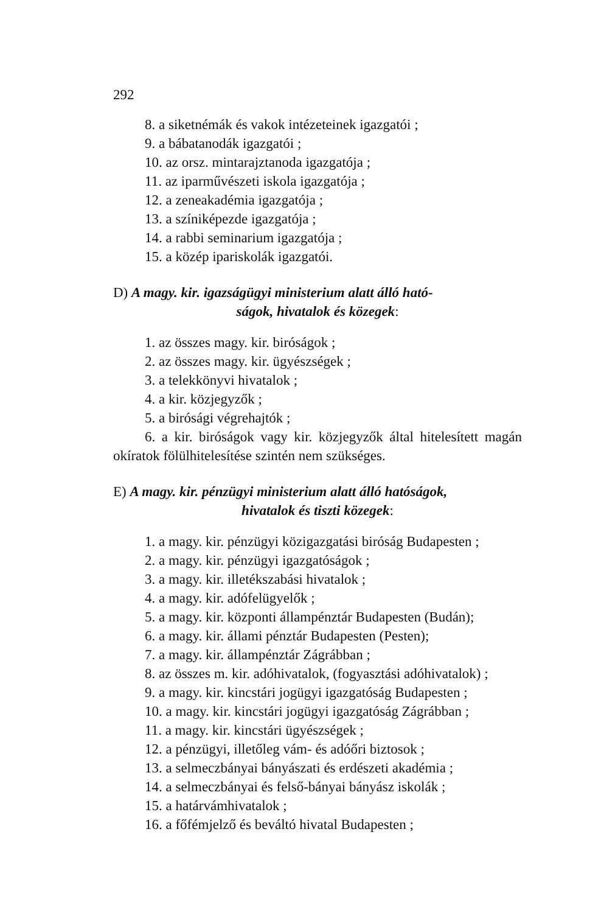292
8. a siketnémák és vakok intézeteinek igazgatói ;
9. a bábatanodák igazgatói ;
10. az orsz. mintarajztanoda igazgatója ;
11. az iparművészeti iskola igazgatója ;
12. a zeneakadémia igazgatója ;
13. a színiképezde igazgatója ;
14. a rabbi seminarium igazgatója ;
15. a közép ipariskolák igazgatói.
D) A magy. kir. igazságügyi ministerium alatt álló ható-
ságok, hivatalok és közegek:
1. az összes magy. kir. biróságok ;
2. az összes magy. kir. ügyészségek ;
3. a telekkönyvi hivatalok ;
4. a kir. közjegyzők ;
5. a birósági végrehajtók ;
6. a kir. biróságok vagy kir. közjegyzők által hitelesített magán okíratok fölülhitelesítése szintén nem szükséges.
E) A magy. kir. pénzügyi ministerium alatt álló hatóságok,
hivatalok és tiszti közegek:
1. a magy. kir. pénzügyi közigazgatási biróság Budapesten ;
2. a magy. kir. pénzügyi igazgatóságok ;
3. a magy. kir. illetékszabási hivatalok ;
4. a magy. kir. adófelügyelők ;
5. a magy. kir. központi állampénztár Budapesten (Budán);
6. a magy. kir. állami pénztár Budapesten (Pesten);
7. a magy. kir. állampénztár Zágrábban ;
8. az összes m. kir. adóhivatalok, (fogyasztási adóhivatalok) ;
9. a magy. kir. kincstári jogügyi igazgatóság Budapesten ;
10. a magy. kir. kincstári jogügyi igazgatóság Zágrábban ;
11. a magy. kir. kincstári ügyészségek ;
12. a pénzügyi, illetőleg vám- és adóőri biztosok ;
13. a selmeczbányai bányászati és erdészeti akadémia ;
14. a selmeczbányai és felső-bányai bányász iskolák ;
15. a határvámhivatalok ;
16. a főfémjelző és beváltó hivatal Budapesten ;